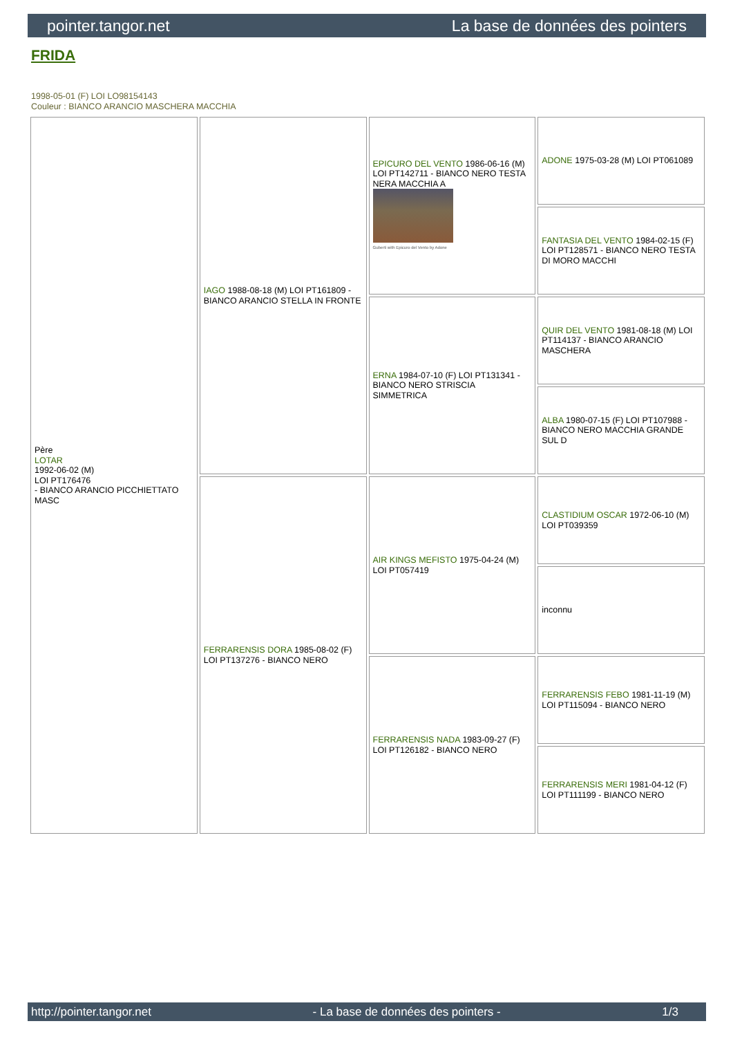pointer.tangor.net La base de données des pointers
FRIDA
1998-05-01 (F) LOI LO98154143
Couleur : BIANCO ARANCIO MASCHERA MACCHIA
| Père LOTAR 1992-06-02 (M) LOI PT176476 - BIANCO ARANCIO PICCHIETTATO MASC | IAGO 1988-08-18 (M) LOI PT161809 - BIANCO ARANCIO STELLA IN FRONTE | EPICURO DEL VENTO 1986-06-16 (M) LOI PT142711 - BIANCO NERO TESTA NERA MACCHIA A Guberti with Epicuro del Vento by Adone | ADONE 1975-03-28 (M) LOI PT061089 |
| | | | FANTASIA DEL VENTO 1984-02-15 (F) LOI PT128571 - BIANCO NERO TESTA DI MORO MACCHI |
| | | ERNA 1984-07-10 (F) LOI PT131341 - BIANCO NERO STRISCIA SIMMETRICA | QUIR DEL VENTO 1981-08-18 (M) LOI PT114137 - BIANCO ARANCIO MASCHERA |
| | | | ALBA 1980-07-15 (F) LOI PT107988 - BIANCO NERO MACCHIA GRANDE SUL D |
| | FERRARENSIS DORA 1985-08-02 (F) LOI PT137276 - BIANCO NERO | AIR KINGS MEFISTO 1975-04-24 (M) LOI PT057419 | CLASTIDIUM OSCAR 1972-06-10 (M) LOI PT039359 |
| | | | inconnu |
| | | FERRARENSIS NADA 1983-09-27 (F) LOI PT126182 - BIANCO NERO | FERRARENSIS FEBO 1981-11-19 (M) LOI PT115094 - BIANCO NERO |
| | | | FERRARENSIS MERI 1981-04-12 (F) LOI PT111199 - BIANCO NERO |
http://pointer.tangor.net - La base de données des pointers - 1/3